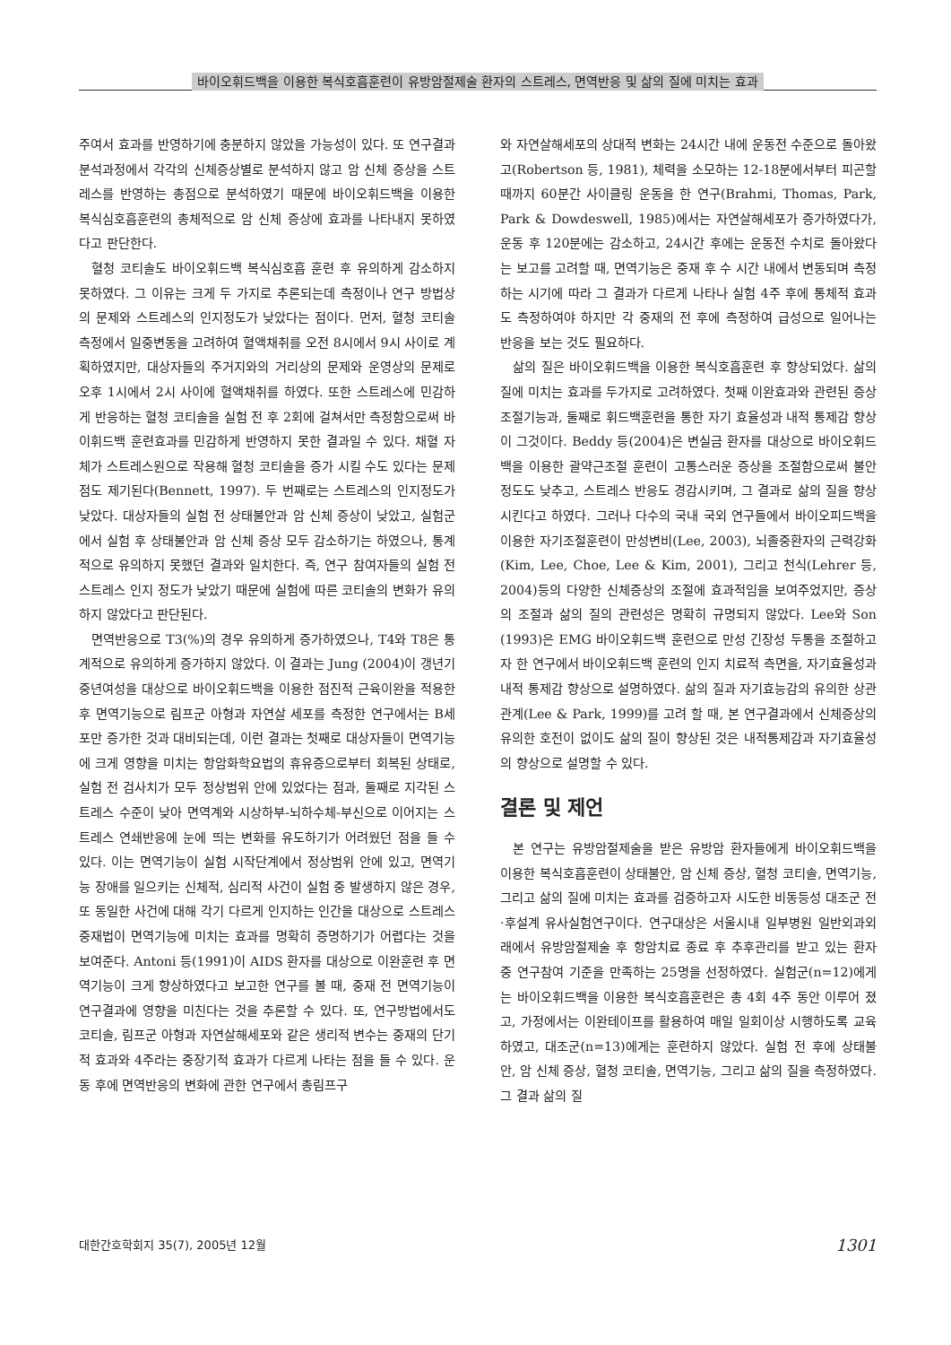바이오휘드백을 이용한 복식호흡훈련이 유방암절제술 환자의 스트레스, 면역반응 및 삶의 질에 미치는 효과
주여서 효과를 반영하기에 충분하지 않았을 가능성이 있다. 또 연구결과 분석과정에서 각각의 신체증상별로 분석하지 않고 암 신체 증상을 스트레스를 반영하는 총점으로 분석하였기 때문에 바이오휘드백을 이용한 복식심호흡훈련의 총체적으로 암 신체 증상에 효과를 나타내지 못하였다고 판단한다.
혈청 코티솔도 바이오휘드백 복식심호흡 훈련 후 유의하게 감소하지 못하였다. 그 이유는 크게 두 가지로 추론되는데 측정이나 연구 방법상의 문제와 스트레스의 인지정도가 낮았다는 점이다. 먼저, 혈청 코티솔 측정에서 일중변동을 고려하여 혈액채취를 오전 8시에서 9시 사이로 계획하였지만, 대상자들의 주거지와의 거리상의 문제와 운영상의 문제로 오후 1시에서 2시 사이에 혈액채취를 하였다. 또한 스트레스에 민감하게 반응하는 혈청 코티솔을 실험 전 후 2회에 걸쳐서만 측정함으로써 바이휘드백 훈련효과를 민감하게 반영하지 못한 결과일 수 있다. 채혈 자체가 스트레스원으로 작용해 혈청 코티솔을 증가 시킬 수도 있다는 문제점도 제기된다(Bennett, 1997). 두 번째로는 스트레스의 인지정도가 낮았다. 대상자들의 실험 전 상태불안과 암 신체 증상이 낮았고, 실험군에서 실험 후 상태불안과 암 신체 증상 모두 감소하기는 하였으나, 통계적으로 유의하지 못했던 결과와 일치한다. 즉, 연구 참여자들의 실험 전 스트레스 인지 정도가 낮았기 때문에 실험에 따른 코티솔의 변화가 유의하지 않았다고 판단된다.
면역반응으로 T3(%)의 경우 유의하게 증가하였으나, T4와 T8은 통계적으로 유의하게 증가하지 않았다. 이 결과는 Jung (2004)이 갱년기 중년여성을 대상으로 바이오휘드백을 이용한 점진적 근육이완을 적용한 후 면역기능으로 림프군 아형과 자연살 세포를 측정한 연구에서는 B세포만 증가한 것과 대비되는데, 이런 결과는 첫째로 대상자들이 면역기능에 크게 영향을 미치는 항암화학요법의 휴유증으로부터 회복된 상태로, 실험 전 검사치가 모두 정상범위 안에 있었다는 점과, 둘째로 지각된 스트레스 수준이 낮아 면역계와 시상하부-뇌하수체-부신으로 이어지는 스트레스 연쇄반응에 눈에 띄는 변화를 유도하기가 어려웠던 점을 들 수 있다. 이는 면역기능이 실험 시작단계에서 정상범위 안에 있고, 면역기능 장애를 일으키는 신체적, 심리적 사건이 실험 중 발생하지 않은 경우, 또 동일한 사건에 대해 각기 다르게 인지하는 인간을 대상으로 스트레스 중재법이 면역기능에 미치는 효과를 명확히 증명하기가 어렵다는 것을 보여준다. Antoni 등(1991)이 AIDS 환자를 대상으로 이완훈련 후 면역기능이 크게 향상하였다고 보고한 연구를 볼 때, 중재 전 면역기능이 연구결과에 영향을 미친다는 것을 추론할 수 있다. 또, 연구방법에서도 코티솔, 림프군 아형과 자연살해세포와 같은 생리적 변수는 중재의 단기적 효과와 4주라는 중장기적 효과가 다르게 나타는 점을 들 수 있다. 운동 후에 면역반응의 변화에 관한 연구에서 총림프구
와 자연살해세포의 상대적 변화는 24시간 내에 운동전 수준으로 돌아왔고(Robertson 등, 1981), 체력을 소모하는 12-18분에서부터 피곤할 때까지 60분간 사이클링 운동을 한 연구(Brahmi, Thomas, Park, Park & Dowdeswell, 1985)에서는 자연살해세포가 증가하였다가, 운동 후 120분에는 감소하고, 24시간 후에는 운동전 수치로 돌아왔다는 보고를 고려할 때, 면역기능은 중재 후 수 시간 내에서 변동되며 측정하는 시기에 따라 그 결과가 다르게 나타나 실험 4주 후에 통체적 효과도 측정하여야 하지만 각 중재의 전 후에 측정하여 급성으로 일어나는 반응을 보는 것도 필요하다.
삶의 질은 바이오휘드백을 이용한 복식호흡훈련 후 향상되었다. 삶의 질에 미치는 효과를 두가지로 고려하였다. 첫째 이완효과와 관련된 증상조절기능과, 둘째로 휘드백훈련을 통한 자기 효율성과 내적 통제감 향상이 그것이다. Beddy 등(2004)은 변실금 환자를 대상으로 바이오휘드백을 이용한 괄약근조절 훈련이 고통스러운 증상을 조절함으로써 불안정도도 낮추고, 스트레스 반응도 경감시키며, 그 결과로 삶의 질을 향상시킨다고 하였다. 그러나 다수의 국내 국외 연구들에서 바이오피드백을 이용한 자기조절훈련이 만성변비(Lee, 2003), 뇌졸중환자의 근력강화(Kim, Lee, Choe, Lee & Kim, 2001), 그리고 천식(Lehrer 등, 2004)등의 다양한 신체증상의 조절에 효과적임을 보여주었지만, 증상의 조절과 삶의 질의 관련성은 명확히 규명되지 않았다. Lee와 Son (1993)은 EMG 바이오휘드백 훈련으로 만성 긴장성 두통을 조절하고자 한 연구에서 바이오휘드백 훈련의 인지 치료적 측면을, 자기효율성과 내적 통제감 향상으로 설명하였다. 삶의 질과 자기효능감의 유의한 상관관계(Lee & Park, 1999)를 고려 할 때, 본 연구결과에서 신체증상의 유의한 호전이 없이도 삶의 질이 향상된 것은 내적통제감과 자기효율성의 향상으로 설명할 수 있다.
결론 및 제언
본 연구는 유방암절제술을 받은 유방암 환자들에게 바이오휘드백을 이용한 복식호흡훈련이 상태불안, 암 신체 증상, 혈청 코티솔, 면역기능, 그리고 삶의 질에 미치는 효과를 검증하고자 시도한 비동등성 대조군 전·후설계 유사실험연구이다. 연구대상은 서울시내 일부병원 일반외과외래에서 유방암절제술 후 항암치료 종료 후 추후관리를 받고 있는 환자 중 연구참여 기준을 만족하는 25명을 선정하였다. 실험군(n=12)에게는 바이오휘드백을 이용한 복식호흡훈련은 총 4회 4주 동안 이루어 졌고, 가정에서는 이완테이프를 활용하여 매일 일회이상 시행하도록 교육하였고, 대조군(n=13)에게는 훈련하지 않았다. 실험 전 후에 상태불안, 암 신체 증상, 혈청 코티솔, 면역기능, 그리고 삶의 질을 측정하였다. 그 결과 삶의 질
대한간호학회지 35(7), 2005년 12월 1301